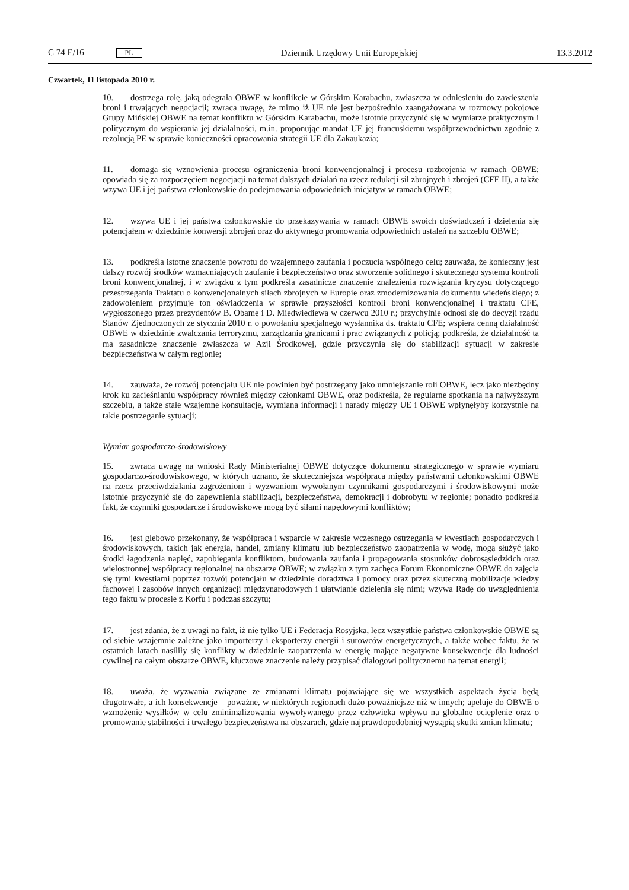C 74 E/16 PL Dziennik Urzędowy Unii Europejskiej 13.3.2012
Czwartek, 11 listopada 2010 r.
10. dostrzega rolę, jaką odegrała OBWE w konflikcie w Górskim Karabachu, zwłaszcza w odniesieniu do zawieszenia broni i trwających negocjacji; zwraca uwagę, że mimo iż UE nie jest bezpośrednio zaangażowana w rozmowy pokojowe Grupy Mińskiej OBWE na temat konfliktu w Górskim Karabachu, może istotnie przyczynić się w wymiarze praktycznym i politycznym do wspierania jej działalności, m.in. proponując mandat UE jej francuskiemu współprzewodnictwu zgodnie z rezolucją PE w sprawie konieczności opracowania strategii UE dla Zakaukazia;
11. domaga się wznowienia procesu ograniczenia broni konwencjonalnej i procesu rozbrojenia w ramach OBWE; opowiada się za rozpoczęciem negocjacji na temat dalszych działań na rzecz redukcji sił zbrojnych i zbrojeń (CFE II), a także wzywa UE i jej państwa członkowskie do podejmowania odpowiednich inicjatyw w ramach OBWE;
12. wzywa UE i jej państwa członkowskie do przekazywania w ramach OBWE swoich doświadczeń i dzielenia się potencjałem w dziedzinie konwersji zbrojeń oraz do aktywnego promowania odpowiednich ustaleń na szczeblu OBWE;
13. podkreśla istotne znaczenie powrotu do wzajemnego zaufania i poczucia wspólnego celu; zauważa, że konieczny jest dalszy rozwój środków wzmacniających zaufanie i bezpieczeństwo oraz stworzenie solidnego i skutecznego systemu kontroli broni konwencjonalnej, i w związku z tym podkreśla zasadnicze znaczenie znalezienia rozwiązania kryzysu dotyczącego przestrzegania Traktatu o konwencjonalnych siłach zbrojnych w Europie oraz zmodernizowania dokumentu wiedeńskiego; z zadowoleniem przyjmuje ton oświadczenia w sprawie przyszłości kontroli broni konwencjonalnej i traktatu CFE, wygłoszonego przez prezydentów B. Obamę i D. Miedwiediewa w czerwcu 2010 r.; przychylnie odnosi się do decyzji rządu Stanów Zjednoczonych ze stycznia 2010 r. o powołaniu specjalnego wysłannika ds. traktatu CFE; wspiera cenną działalność OBWE w dziedzinie zwalczania terroryzmu, zarządzania granicami i prac związanych z policją; podkreśla, że działalność ta ma zasadnicze znaczenie zwłaszcza w Azji Środkowej, gdzie przyczynia się do stabilizacji sytuacji w zakresie bezpieczeństwa w całym regionie;
14. zauważa, że rozwój potencjału UE nie powinien być postrzegany jako umniejszanie roli OBWE, lecz jako niezbędny krok ku zacieśnianiu współpracy również między członkami OBWE, oraz podkreśla, że regularne spotkania na najwyższym szczeblu, a także stałe wzajemne konsultacje, wymiana informacji i narady między UE i OBWE wpłynęłyby korzystnie na takie postrzeganie sytuacji;
Wymiar gospodarczo-środowiskowy
15. zwraca uwagę na wnioski Rady Ministerialnej OBWE dotyczące dokumentu strategicznego w sprawie wymiaru gospodarczo-środowiskowego, w których uznano, że skuteczniejsza współpraca między państwami członkowskimi OBWE na rzecz przeciwdziałania zagrożeniom i wyzwaniom wywołanym czynnikami gospodarczymi i środowiskowymi może istotnie przyczynić się do zapewnienia stabilizacji, bezpieczeństwa, demokracji i dobrobytu w regionie; ponadto podkreśla fakt, że czynniki gospodarcze i środowiskowe mogą być siłami napędowymi konfliktów;
16. jest glebowo przekonany, że współpraca i wsparcie w zakresie wczesnego ostrzegania w kwestiach gospodarczych i środowiskowych, takich jak energia, handel, zmiany klimatu lub bezpieczeństwo zaopatrzenia w wodę, mogą służyć jako środki łagodzenia napięć, zapobiegania konfliktom, budowania zaufania i propagowania stosunków dobrosąsiedzkich oraz wielostronnej współpracy regionalnej na obszarze OBWE; w związku z tym zachęca Forum Ekonomiczne OBWE do zajęcia się tymi kwestiami poprzez rozwój potencjału w dziedzinie doradztwa i pomocy oraz przez skuteczną mobilizację wiedzy fachowej i zasobów innych organizacji międzynarodowych i ułatwianie dzielenia się nimi; wzywa Radę do uwzględnienia tego faktu w procesie z Korfu i podczas szczytu;
17. jest zdania, że z uwagi na fakt, iż nie tylko UE i Federacja Rosyjska, lecz wszystkie państwa członkowskie OBWE są od siebie wzajemnie zależne jako importerzy i eksporterzy energii i surowców energetycznych, a także wobec faktu, że w ostatnich latach nasiliły się konflikty w dziedzinie zaopatrzenia w energię mające negatywne konsekwencje dla ludności cywilnej na całym obszarze OBWE, kluczowe znaczenie należy przypisać dialogowi politycznemu na temat energii;
18. uważa, że wyzwania związane ze zmianami klimatu pojawiające się we wszystkich aspektach życia będą długotrwałe, a ich konsekwencje – poważne, w niektórych regionach dużo poważniejsze niż w innych; apeluje do OBWE o wzmożenie wysiłków w celu zminimalizowania wywoływanego przez człowieka wpływu na globalne ocieplenie oraz o promowanie stabilności i trwałego bezpieczeństwa na obszarach, gdzie najprawdopodobniej wystąpią skutki zmian klimatu;